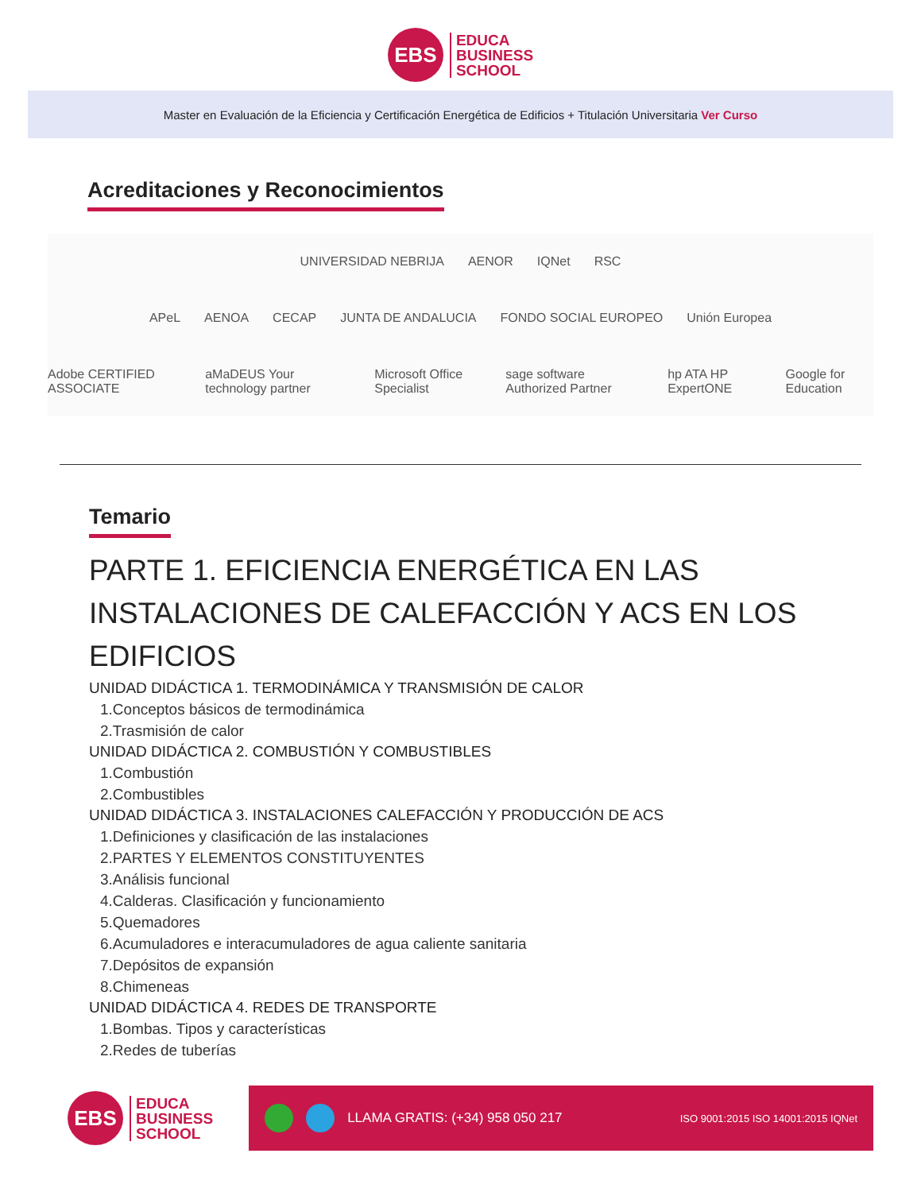EBS
EDUCA
BUSINESS
SCHOOL
Master en Evaluación de la Eficiencia y Certificación Energética de Edificios + Titulación Universitaria Ver Curso
Acreditaciones y Reconocimientos
UNIVERSIDAD NEBRIJA AENOR IQNet RSC
APeL AENOA CECAP JUNTA DE ANDALUCIA FONDO SOCIAL EUROPEO Unión Europea
Adobe CERTIFIED ASSOCIATE aMaDEUS Your technology partner Microsoft Office Specialist sage software Authorized Partner hp ATA HP ExpertONE Google for Education
Temario
PARTE 1. EFICIENCIA ENERGÉTICA EN LAS INSTALACIONES DE CALEFACCIÓN Y ACS EN LOS EDIFICIOS
UNIDAD DIDÁCTICA 1. TERMODINÁMICA Y TRANSMISIÓN DE CALOR
1.Conceptos básicos de termodinámica
2.Trasmisión de calor
UNIDAD DIDÁCTICA 2. COMBUSTIÓN Y COMBUSTIBLES
1.Combustión
2.Combustibles
UNIDAD DIDÁCTICA 3. INSTALACIONES CALEFACCIÓN Y PRODUCCIÓN DE ACS
1.Definiciones y clasificación de las instalaciones
2.PARTES Y ELEMENTOS CONSTITUYENTES
3.Análisis funcional
4.Calderas. Clasificación y funcionamiento
5.Quemadores
6.Acumuladores e interacumuladores de agua caliente sanitaria
7.Depósitos de expansión
8.Chimeneas
UNIDAD DIDÁCTICA 4. REDES DE TRANSPORTE
1.Bombas. Tipos y características
2.Redes de tuberías
EBS
EDUCA
BUSINESS
SCHOOL
LLAMA GRATIS: (+34) 958 050 217 ISO 9001:2015 ISO 14001:2015 IQNet